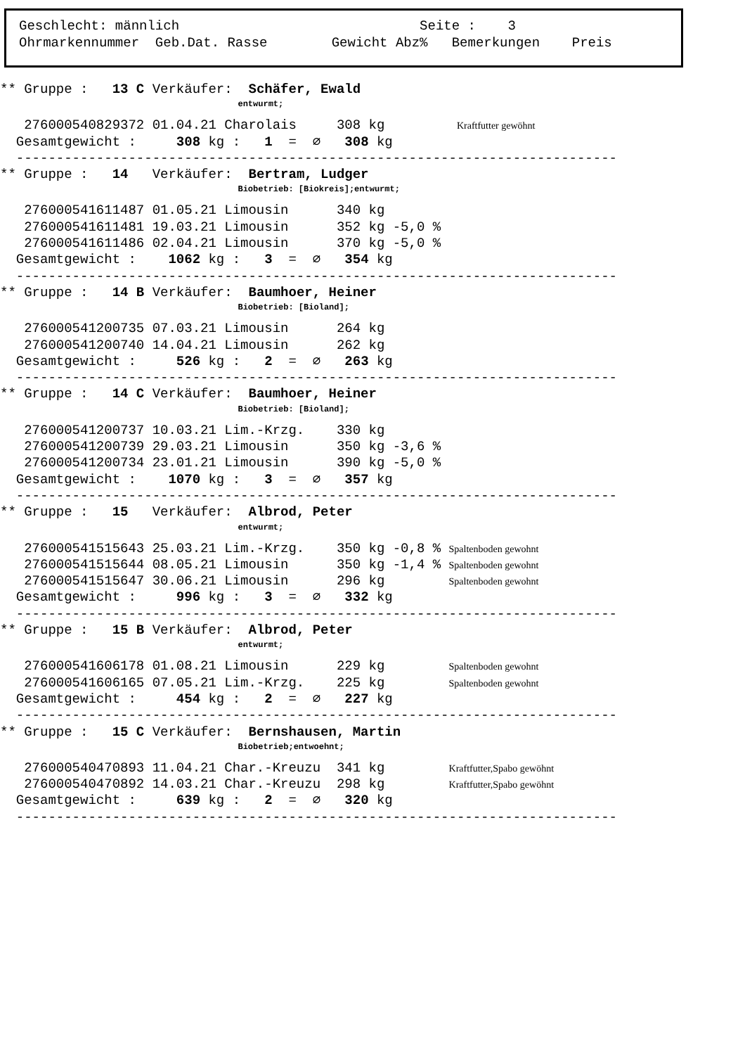Geschlecht: männlich Seite : 3 Ohrmarkennummer Geb.Dat. Rasse Gewicht Abz% Bemerkungen Preis
** Gruppe : 13 C Verkäufer: Schäfer, Ewald
entwurmt;
276000540829372 01.04.21 Charolais 308 kg Kraftfutter gewöhnt
Gesamtgewicht : 308 kg : 1 = ∅ 308 kg
---------------------------------------------------------------------------
** Gruppe : 14 Verkäufer: Bertram, Ludger
Biobetrieb: [Biokreis];entwurmt;
276000541611487 01.05.21 Limousin 340 kg
276000541611481 19.03.21 Limousin 352 kg -5,0 %
276000541611486 02.04.21 Limousin 370 kg -5,0 %
Gesamtgewicht : 1062 kg : 3 = ∅ 354 kg
---------------------------------------------------------------------------
** Gruppe : 14 B Verkäufer: Baumhoer, Heiner
Biobetrieb: [Bioland];
276000541200735 07.03.21 Limousin 264 kg
276000541200740 14.04.21 Limousin 262 kg
Gesamtgewicht : 526 kg : 2 = ∅ 263 kg
---------------------------------------------------------------------------
** Gruppe : 14 C Verkäufer: Baumhoer, Heiner
Biobetrieb: [Bioland];
276000541200737 10.03.21 Lim.-Krzg. 330 kg
276000541200739 29.03.21 Limousin 350 kg -3,6 %
276000541200734 23.01.21 Limousin 390 kg -5,0 %
Gesamtgewicht : 1070 kg : 3 = ∅ 357 kg
---------------------------------------------------------------------------
** Gruppe : 15 Verkäufer: Albrod, Peter
entwurmt;
276000541515643 25.03.21 Lim.-Krzg. 350 kg -0,8 % Spaltenboden gewohnt
276000541515644 08.05.21 Limousin 350 kg -1,4 % Spaltenboden gewohnt
276000541515647 30.06.21 Limousin 296 kg Spaltenboden gewohnt
Gesamtgewicht : 996 kg : 3 = ∅ 332 kg
---------------------------------------------------------------------------
** Gruppe : 15 B Verkäufer: Albrod, Peter
entwurmt;
276000541606178 01.08.21 Limousin 229 kg Spaltenboden gewohnt
276000541606165 07.05.21 Lim.-Krzg. 225 kg Spaltenboden gewohnt
Gesamtgewicht : 454 kg : 2 = ∅ 227 kg
---------------------------------------------------------------------------
** Gruppe : 15 C Verkäufer: Bernshausen, Martin
Biobetrieb;entwoehnt;
276000540470893 11.04.21 Char.-Kreuzu 341 kg Kraftfutter,Spabo gewöhnt
276000540470892 14.03.21 Char.-Kreuzu 298 kg Kraftfutter,Spabo gewöhnt
Gesamtgewicht : 639 kg : 2 = ∅ 320 kg
---------------------------------------------------------------------------